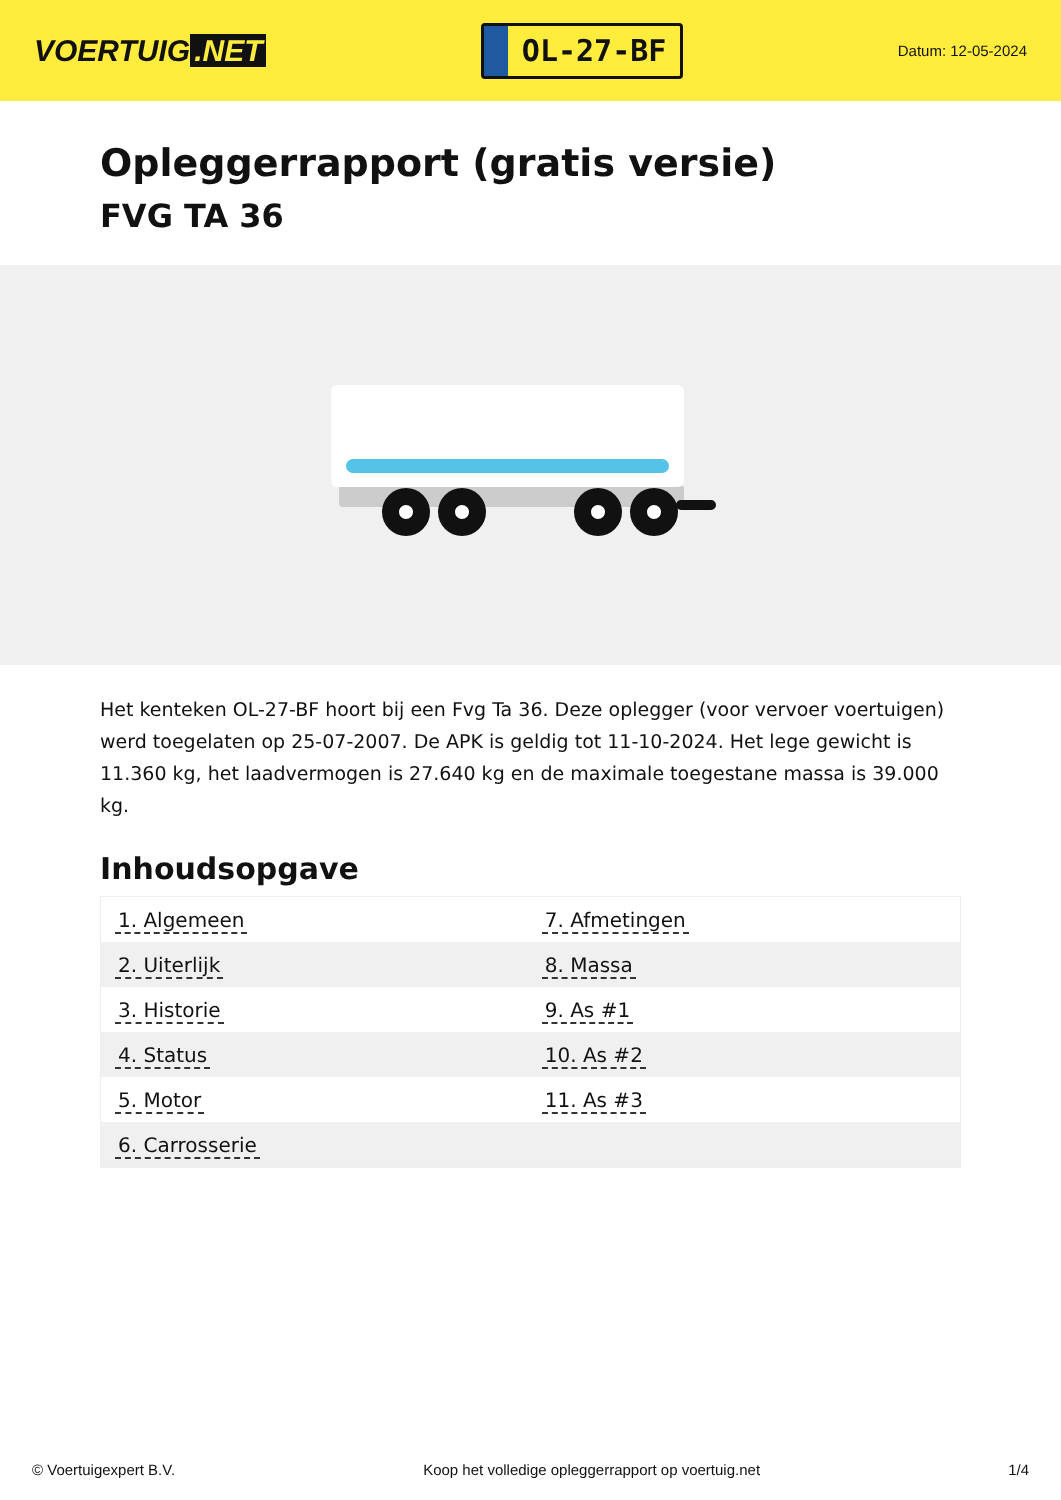VOERTUIG.NET
OL-27-BF
Datum: 12-05-2024
Opleggerrapport (gratis versie)
FVG TA 36
Het kenteken OL-27-BF hoort bij een Fvg Ta 36. Deze oplegger (voor vervoer voertuigen) werd toegelaten op 25-07-2007. De APK is geldig tot 11-10-2024. Het lege gewicht is 11.360 kg, het laadvermogen is 27.640 kg en de maximale toegestane massa is 39.000 kg.
Inhoudsopgave
| 1. Algemeen | 7. Afmetingen |
| 2. Uiterlijk | 8. Massa |
| 3. Historie | 9. As #1 |
| 4. Status | 10. As #2 |
| 5. Motor | 11. As #3 |
| 6. Carrosserie | |
© Voertuigexpert B.V. Koop het volledige opleggerrapport op voertuig.net
1/4